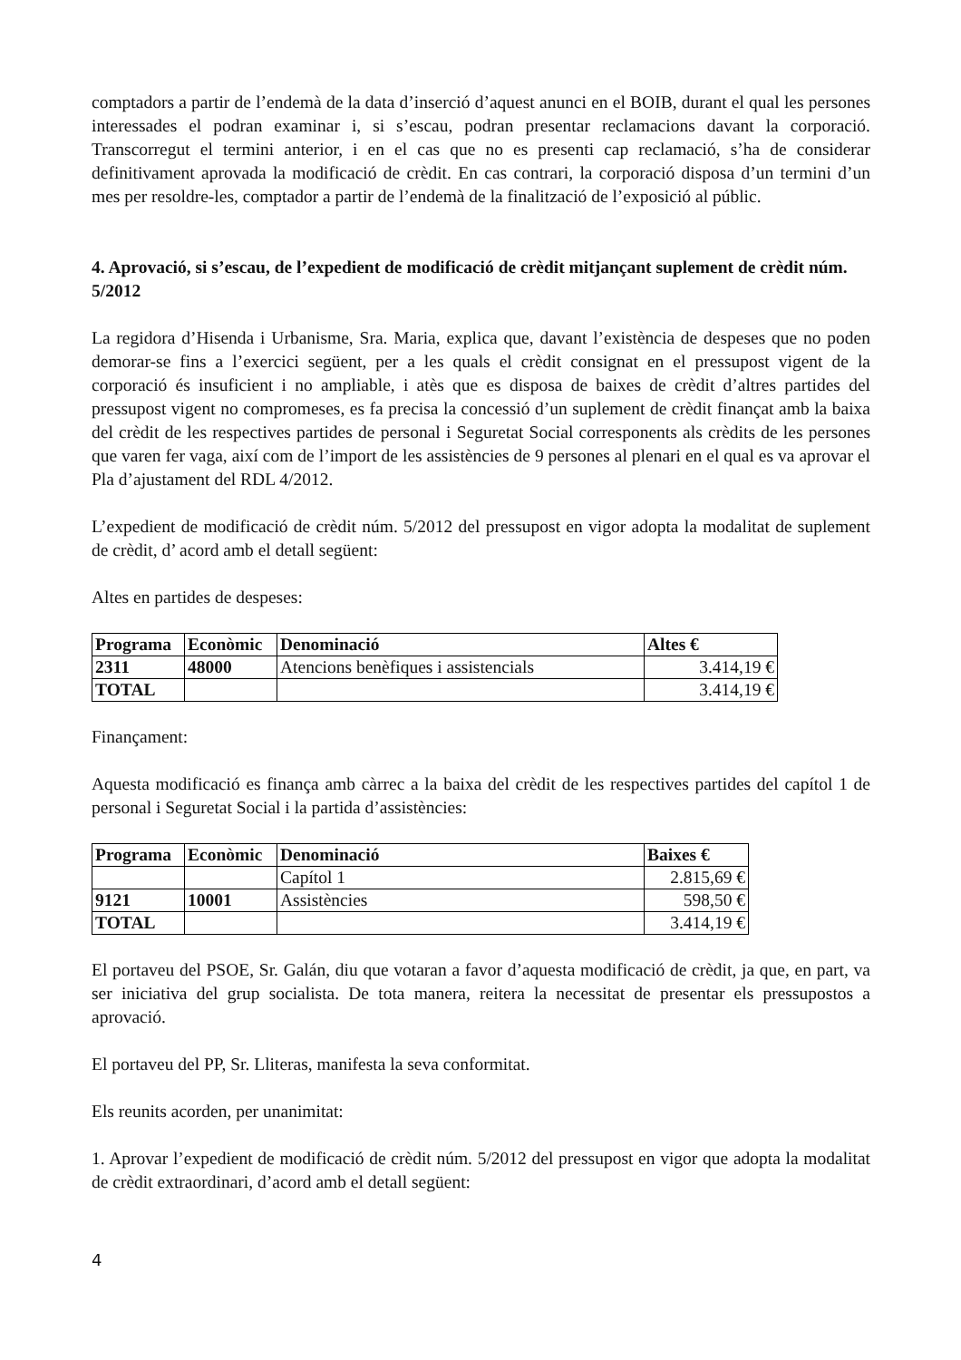comptadors a partir de l’endemà de la data d’inserció d’aquest anunci en el BOIB, durant el qual les persones interessades el podran examinar i, si s’escau, podran presentar reclamacions davant la corporació. Transcorregut el termini anterior, i en el cas que no es presenti cap reclamació, s’ha de considerar definitivament aprovada la modificació de crèdit. En cas contrari, la corporació disposa d’un termini d’un mes per resoldre-les, comptador a partir de l’endemà de la finalització de l’exposició al públic.
4. Aprovació, si s’escau, de l’expedient de modificació de crèdit mitjançant suplement de crèdit núm. 5/2012
La regidora d’Hisenda i Urbanisme, Sra. Maria, explica que, davant l’existència de despeses que no poden demorar-se fins a l’exercici següent, per a les quals el crèdit consignat en el pressupost vigent de la corporació és insuficient i no ampliable, i atès que es disposa de baixes de crèdit d’altres partides del pressupost vigent no compromeses, es fa precisa la concessió d’un suplement de crèdit finançat amb la baixa del crèdit de les respectives partides de personal i Seguretat Social corresponents als crèdits de les persones que varen fer vaga, així com de l’import de les assistències de 9 persones al plenari en el qual es va aprovar el Pla d’ajustament del RDL 4/2012.
L’expedient de modificació de crèdit núm. 5/2012 del pressupost en vigor adopta la modalitat de suplement de crèdit, d’ acord amb el detall següent:
Altes en partides de despeses:
| Programa | Econòmic | Denominació | Altes € |
| --- | --- | --- | --- |
| 2311 | 48000 | Atencions benèfiques i assistencials | 3.414,19 € |
| TOTAL | | | 3.414,19 € |
Finançament:
Aquesta modificació es finança amb càrrec a la baixa del crèdit de les respectives partides del capítol 1 de personal i Seguretat Social i la partida d’assistències:
| Programa | Econòmic | Denominació | Baixes € |
| --- | --- | --- | --- |
| | | Capítol 1 | 2.815,69 € |
| 9121 | 10001 | Assistències | 598,50 € |
| TOTAL | | | 3.414,19 € |
El portaveu del PSOE, Sr. Galán, diu que votaran a favor d’aquesta modificació de crèdit, ja que, en part, va ser iniciativa del grup socialista. De tota manera, reitera la necessitat de presentar els pressupostos a aprovació.
El portaveu del PP, Sr. Lliteras, manifesta la seva conformitat.
Els reunits acorden, per unanimitat:
1. Aprovar l’expedient de modificació de crèdit núm. 5/2012 del pressupost en vigor que adopta la modalitat de crèdit extraordinari, d’acord amb el detall següent:
4